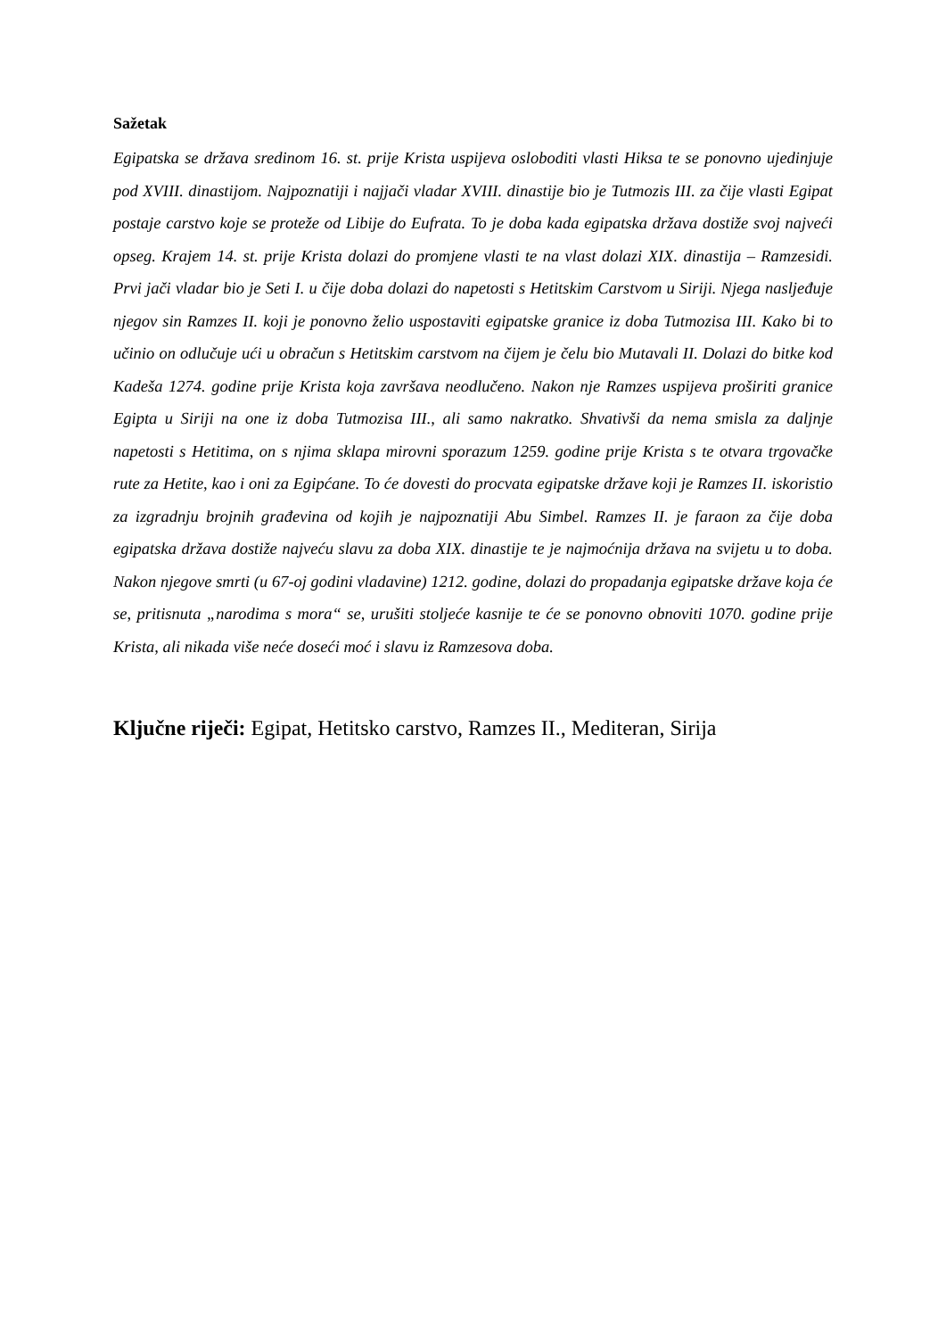Sažetak
Egipatska se država sredinom 16. st. prije Krista uspijeva osloboditi vlasti Hiksa te se ponovno ujedinjuje pod XVIII. dinastijom. Najpoznatiji i najjači vladar XVIII. dinastije bio je Tutmozis III. za čije vlasti Egipat postaje carstvo koje se proteže od Libije do Eufrata. To je doba kada egipatska država dostiže svoj najveći opseg. Krajem 14. st. prije Krista dolazi do promjene vlasti te na vlast dolazi XIX. dinastija – Ramzesidi. Prvi jači vladar bio je Seti I. u čije doba dolazi do napetosti s Hetitskim Carstvom u Siriji. Njega nasljeđuje njegov sin Ramzes II. koji je ponovno želio uspostaviti egipatske granice iz doba Tutmozisa III. Kako bi to učinio on odlučuje ući u obračun s Hetitskim carstvom na čijem je čelu bio Mutavali II. Dolazi do bitke kod Kadeša 1274. godine prije Krista koja završava neodlučeno. Nakon nje Ramzes uspijeva proširiti granice Egipta u Siriji na one iz doba Tutmozisa III., ali samo nakratko. Shvativši da nema smisla za daljnje napetosti s Hetitima, on s njima sklapa mirovni sporazum 1259. godine prije Krista s te otvara trgovačke rute za Hetite, kao i oni za Egipćane. To će dovesti do procvata egipatske države koji je Ramzes II. iskoristio za izgradnju brojnih građevina od kojih je najpoznatiji Abu Simbel. Ramzes II. je faraon za čije doba egipatska država dostiže najveću slavu za doba XIX. dinastije te je najmoćnija država na svijetu u to doba. Nakon njegove smrti (u 67-oj godini vladavine) 1212. godine, dolazi do propadanja egipatske države koja će se, pritisnuta „narodima s mora“ se, urušiti stoljeće kasnije te će se ponovno obnoviti 1070. godine prije Krista, ali nikada više neće doseći moć i slavu iz Ramzesova doba.
Ključne riječi: Egipat, Hetitsko carstvo, Ramzes II., Mediteran, Sirija